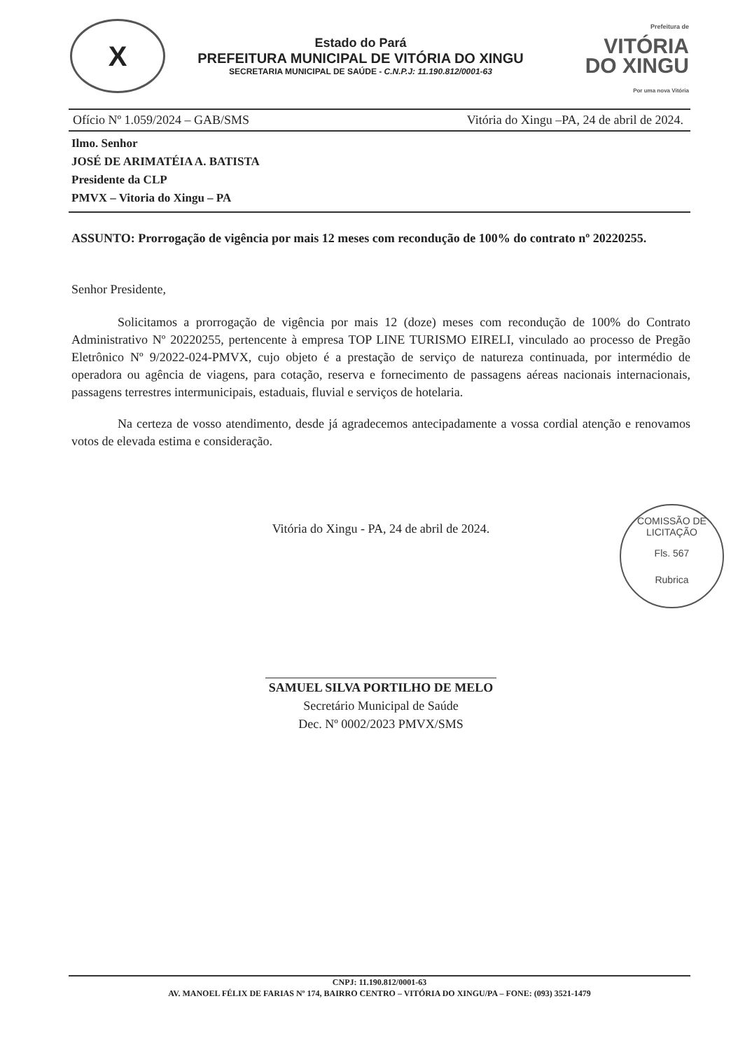X
Estado do Pará
PREFEITURA MUNICIPAL DE VITÓRIA DO XINGU
SECRETARIA MUNICIPAL DE SAÚDE - C.N.P.J: 11.190.812/0001-63
Prefeitura de
VITÓRIA
DO XINGU
Por uma nova Vitória
Ofício Nº 1.059/2024 – GAB/SMS Vitória do Xingu –PA, 24 de abril de 2024.
Ilmo. Senhor
JOSÉ DE ARIMATÉIA A. BATISTA
Presidente da CLP
PMVX – Vitoria do Xingu – PA
ASSUNTO: Prorrogação de vigência por mais 12 meses com recondução de 100% do contrato nº 20220255.
Senhor Presidente,
Solicitamos a prorrogação de vigência por mais 12 (doze) meses com recondução de 100% do Contrato Administrativo Nº 20220255, pertencente à empresa TOP LINE TURISMO EIRELI, vinculado ao processo de Pregão Eletrônico Nº 9/2022-024-PMVX, cujo objeto é a prestação de serviço de natureza continuada, por intermédio de operadora ou agência de viagens, para cotação, reserva e fornecimento de passagens aéreas nacionais internacionais, passagens terrestres intermunicipais, estaduais, fluvial e serviços de hotelaria.
Na certeza de vosso atendimento, desde já agradecemos antecipadamente a vossa cordial atenção e renovamos votos de elevada estima e consideração.
Vitória do Xingu - PA, 24 de abril de 2024.
COMISSÃO DE LICITAÇÃO
Fls. 567
Rubrica
SAMUEL SILVA PORTILHO DE MELO
Secretário Municipal de Saúde
Dec. Nº 0002/2023 PMVX/SMS
CNPJ: 11.190.812/0001-63
AV. MANOEL FÉLIX DE FARIAS Nº 174, BAIRRO CENTRO – VITÓRIA DO XINGU/PA – FONE: (093) 3521-1479